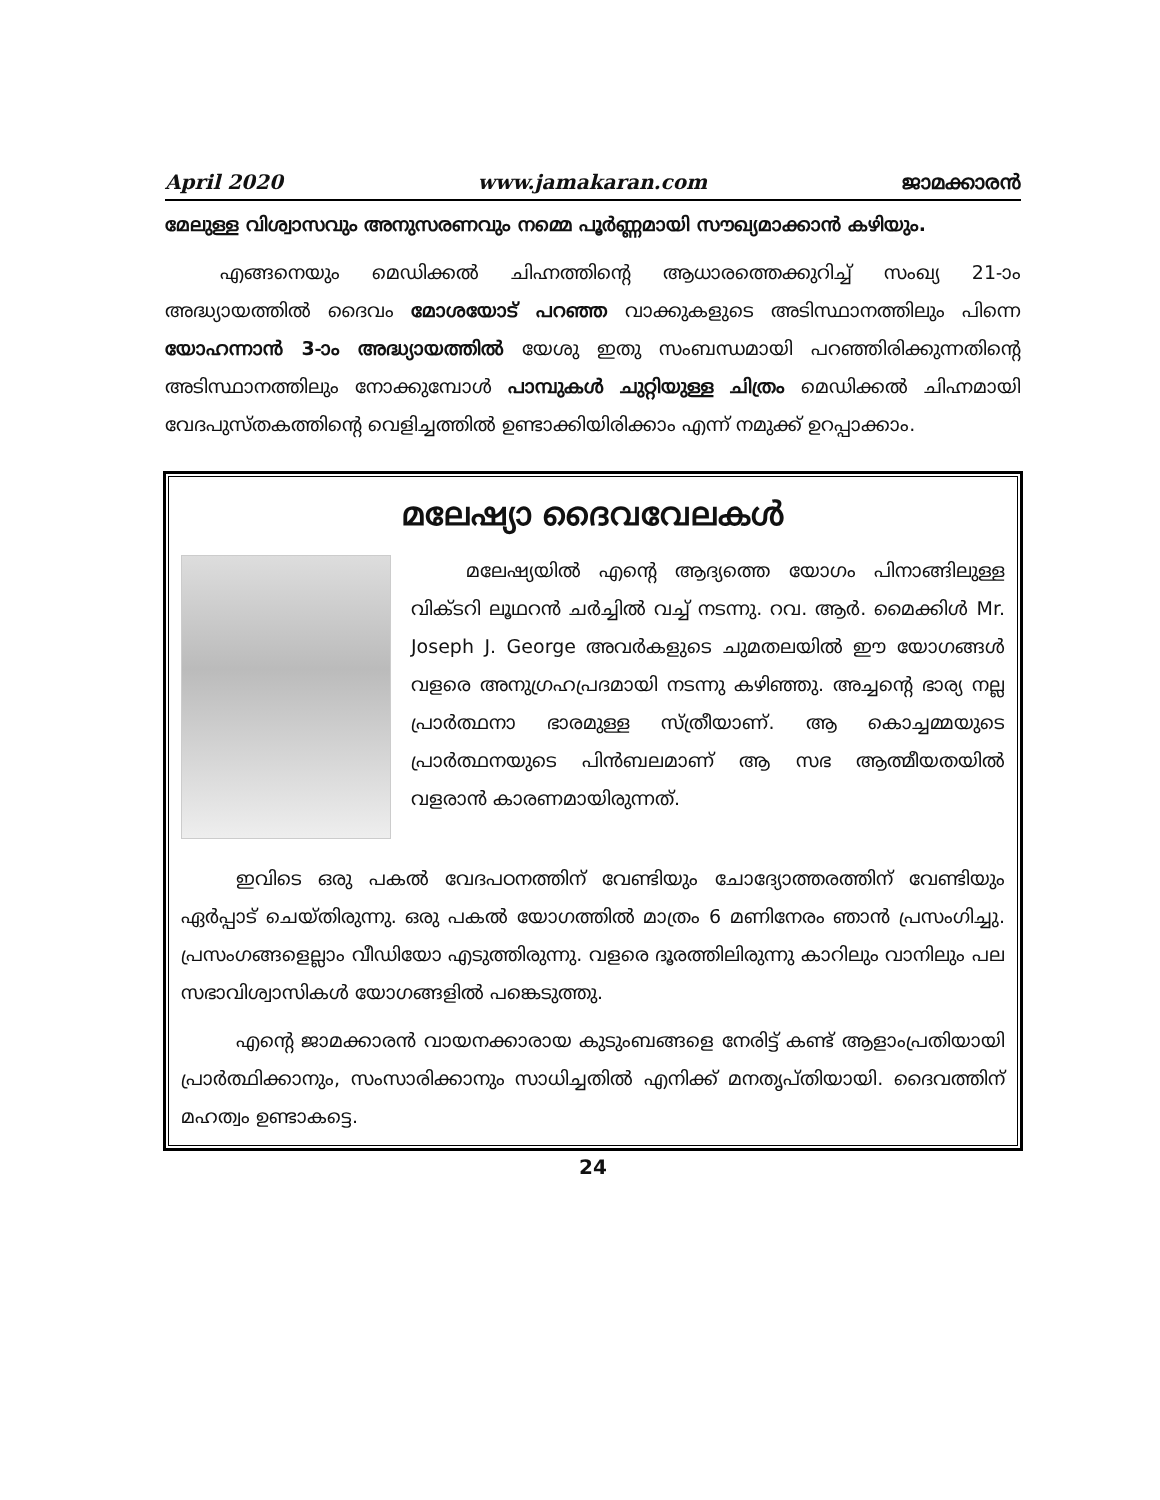April 2020 www.jamakaran.com ജാമക്കാരൻ
മേലുള്ള വിശ്വാസവും അനുസരണവും നമ്മെ പൂർണ്ണമായി സൗഖ്യമാക്കാൻ കഴിയും.
എങ്ങനെയും മെഡിക്കൽ ചിഹ്നത്തിന്റെ ആധാരത്തെക്കുറിച്ച് സംഖ്യ 21-ാം അദ്ധ്യായത്തിൽ ദൈവം മോശയോട് പറഞ്ഞ വാക്കുകളുടെ അടിസ്ഥാനത്തിലും പിന്നെ യോഹന്നാൻ 3-ാം അദ്ധ്യായത്തിൽ യേശു ഇതു സംബന്ധമായി പറഞ്ഞിരിക്കുന്നതിന്റെ അടിസ്ഥാനത്തിലും നോക്കുമ്പോൾ പാമ്പുകൾ ചുറ്റിയുള്ള ചിത്രം മെഡിക്കൽ ചിഹ്നമായി വേദപുസ്തകത്തിന്റെ വെളിച്ചത്തിൽ ഉണ്ടാക്കിയിരിക്കാം എന്ന് നമുക്ക് ഉറപ്പാക്കാം.
മലേഷ്യാ ദൈവവേലകൾ
മലേഷ്യയിൽ എന്റെ ആദ്യത്തെ യോഗം പിനാങ്ങിലുള്ള വിക്ടറി ലൂഥറൻ ചർച്ചിൽ വച്ച് നടന്നു. റവ. ആർ. മൈക്കിൾ Mr. Joseph J. George അവർകളുടെ ചുമതലയിൽ ഈ യോഗങ്ങൾ വളരെ അനുഗ്രഹപ്രദമായി നടന്നു കഴിഞ്ഞു. അച്ചന്റെ ഭാര്യ നല്ല പ്രാർത്ഥനാ ഭാരമുള്ള സ്ത്രീയാണ്. ആ കൊച്ചമ്മയുടെ പ്രാർത്ഥനയുടെ പിൻബലമാണ് ആ സഭ ആത്മീയതയിൽ വളരാൻ കാരണമായിരുന്നത്.
ഇവിടെ ഒരു പകൽ വേദപഠനത്തിന് വേണ്ടിയും ചോദ്യോത്തരത്തിന് വേണ്ടിയും ഏർപ്പാട് ചെയ്തിരുന്നു. ഒരു പകൽ യോഗത്തിൽ മാത്രം 6 മണിനേരം ഞാൻ പ്രസംഗിച്ചു. പ്രസംഗങ്ങളെല്ലാം വീഡിയോ എടുത്തിരുന്നു. വളരെ ദൂരത്തിലിരുന്നു കാറിലും വാനിലും പല സഭാവിശ്വാസികൾ യോഗങ്ങളിൽ പങ്കെടുത്തു.
എന്റെ ജാമക്കാരൻ വായനക്കാരായ കുടുംബങ്ങളെ നേരിട്ട് കണ്ട് ആളാംപ്രതിയായി പ്രാർത്ഥിക്കാനും, സംസാരിക്കാനും സാധിച്ചതിൽ എനിക്ക് മനതൃപ്തിയായി. ദൈവത്തിന് മഹത്വം ഉണ്ടാകട്ടെ.
24